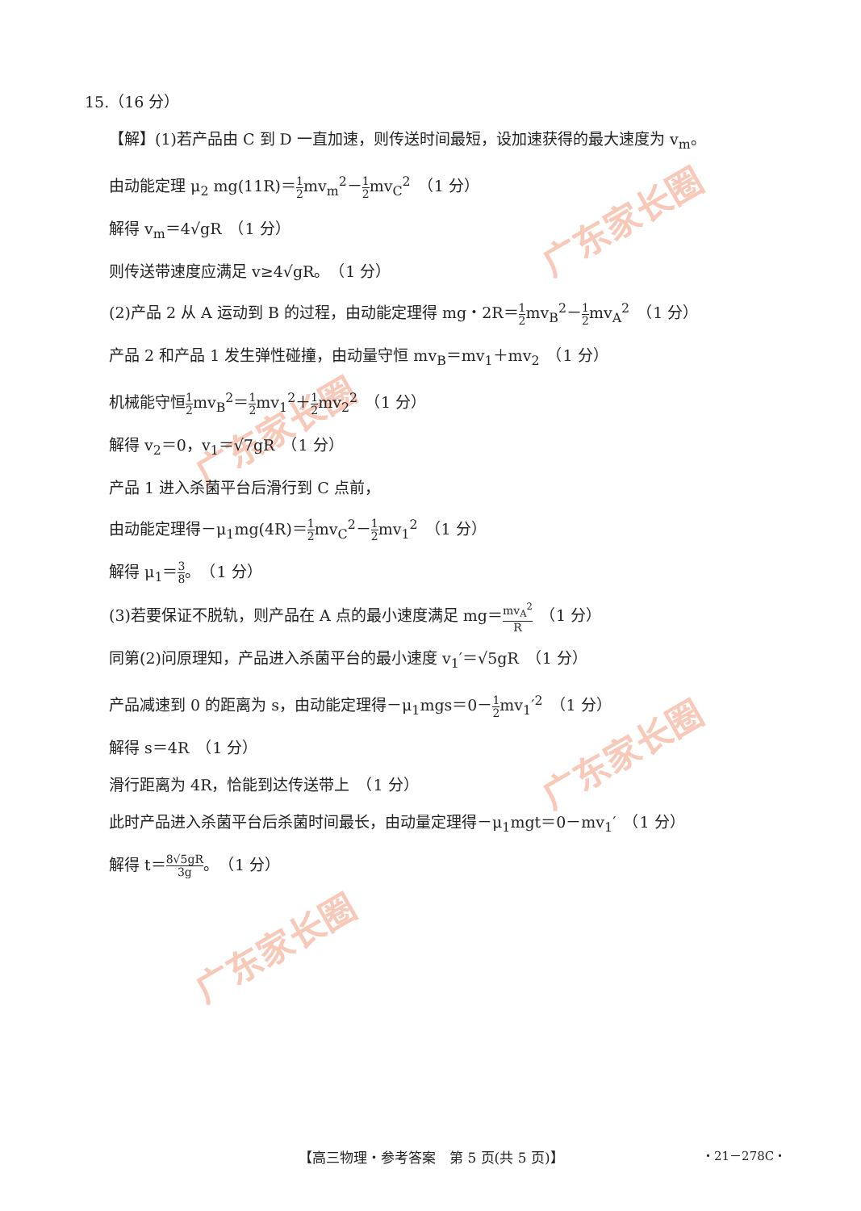广东家长圈
广东家长圈
广东家长圈
广东家长圈
15.（16 分）
【解】(1)若产品由 C 到 D 一直加速，则传送时间最短，设加速获得的最大速度为 v<sub>m</sub>。
由动能定理 μ<sub>2</sub> mg(11R)＝1 2mv<sub>m</sub><sup>2</sup>－1 2mv<sub>C</sub><sup>2</sup>　（1 分）
解得 v<sub>m</sub>＝4√gR　（1 分）
则传送带速度应满足 v≥4√gR。　（1 分）
(2)产品 2 从 A 运动到 B 的过程，由动能定理得 mg・2R＝1 2mv<sub>B</sub><sup>2</sup>－1 2mv<sub>A</sub><sup>2</sup>　（1 分）
产品 2 和产品 1 发生弹性碰撞，由动量守恒 mv<sub>B</sub>＝mv<sub>1</sub>＋mv<sub>2</sub>　（1 分）
机械能守恒1 2mv<sub>B</sub><sup>2</sup>＝1 2mv<sub>1</sub><sup>2</sup>＋1 2mv<sub>2</sub><sup>2</sup>　（1 分）
解得 v<sub>2</sub>＝0，v<sub>1</sub>＝√7gR　（1 分）
产品 1 进入杀菌平台后滑行到 C 点前，
由动能定理得－μ<sub>1</sub>mg(4R)＝1 2mv<sub>C</sub><sup>2</sup>－1 2mv<sub>1</sub><sup>2</sup>　（1 分）
解得 μ<sub>1</sub>＝3 8。　（1 分）
(3)若要保证不脱轨，则产品在 A 点的最小速度满足 mg＝mv<sub>A</sub><sup>2</sup> R　（1 分）
同第(2)问原理知，产品进入杀菌平台的最小速度 v<sub>1</sub>′＝√5gR　（1 分）
产品减速到 0 的距离为 s，由动能定理得－μ<sub>1</sub>mgs＝0－1 2mv<sub>1</sub>′<sup>2</sup>　（1 分）
解得 s＝4R　（1 分）
滑行距离为 4R，恰能到达传送带上　（1 分）
此时产品进入杀菌平台后杀菌时间最长，由动量定理得－μ<sub>1</sub>mgt＝0－mv<sub>1</sub>′　（1 分）
解得 t＝8√5gR 3g。　（1 分）
【高三物理・参考答案　第 5 页(共 5 页)】
・21－278C・